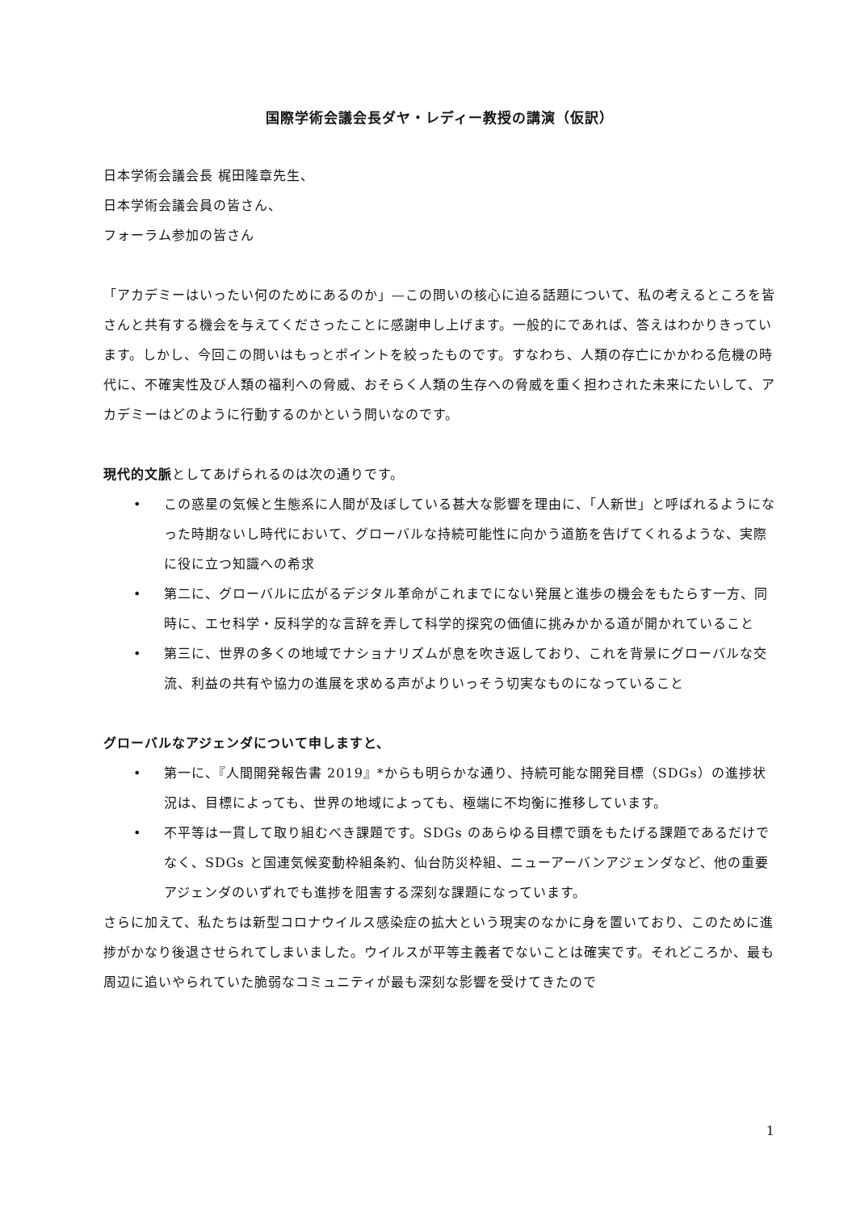国際学術会議会長ダヤ・レディー教授の講演（仮訳）
日本学術会議会長 梶田隆章先生、
日本学術会議会員の皆さん、
フォーラム参加の皆さん
「アカデミーはいったい何のためにあるのか」—この問いの核心に迫る話題について、私の考えるところを皆さんと共有する機会を与えてくださったことに感謝申し上げます。一般的にであれば、答えはわかりきっています。しかし、今回この問いはもっとポイントを絞ったものです。すなわち、人類の存亡にかかわる危機の時代に、不確実性及び人類の福利への脅威、おそらく人類の生存への脅威を重く担わされた未来にたいして、アカデミーはどのように行動するのかという問いなのです。
現代的文脈としてあげられるのは次の通りです。
• この惑星の気候と生態系に人間が及ぼしている甚大な影響を理由に、「人新世」と呼ばれるようになった時期ないし時代において、グローバルな持続可能性に向かう道筋を告げてくれるような、実際に役に立つ知識への希求
• 第二に、グローバルに広がるデジタル革命がこれまでにない発展と進歩の機会をもたらす一方、同時に、エセ科学・反科学的な言辞を弄して科学的探究の価値に挑みかかる道が開かれていること
• 第三に、世界の多くの地域でナショナリズムが息を吹き返しており、これを背景にグローバルな交流、利益の共有や協力の進展を求める声がよりいっそう切実なものになっていること
グローバルなアジェンダについて申しますと、
• 第一に、『人間開発報告書 2019』*からも明らかな通り、持続可能な開発目標（SDGs）の進捗状況は、目標によっても、世界の地域によっても、極端に不均衡に推移しています。
• 不平等は一貫して取り組むべき課題です。SDGs のあらゆる目標で頭をもたげる課題であるだけでなく、SDGs と国連気候変動枠組条約、仙台防災枠組、ニューアーバンアジェンダなど、他の重要アジェンダのいずれでも進捗を阻害する深刻な課題になっています。
さらに加えて、私たちは新型コロナウイルス感染症の拡大という現実のなかに身を置いており、このために進捗がかなり後退させられてしまいました。ウイルスが平等主義者でないことは確実です。それどころか、最も周辺に追いやられていた脆弱なコミュニティが最も深刻な影響を受けてきたので
1